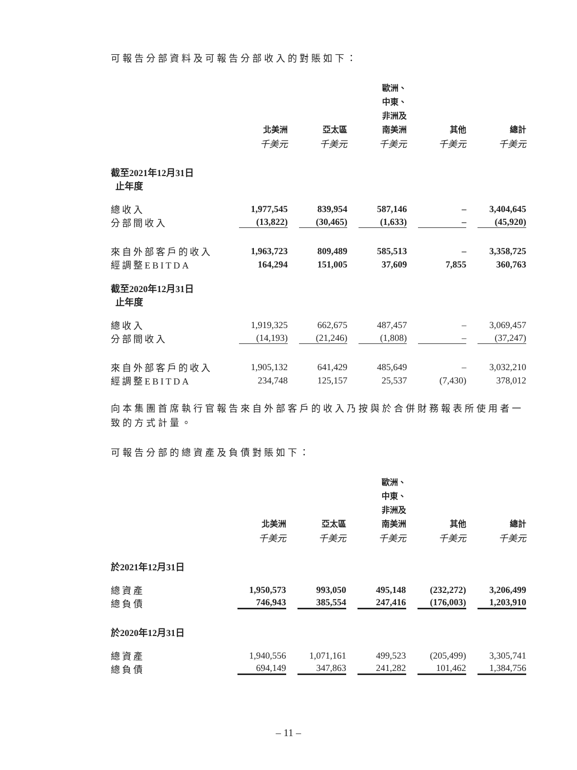可報告分部資料及可報告分部收入的對賬如下：
| | 北美洲 | 亞太區 | 歐洲、 中東、 非洲及 南美洲 | 其他 | 總計 |
| --- | --- | --- | --- | --- | --- |
| | 千美元 | 千美元 | 千美元 | 千美元 | 千美元 |
| 截至2021年12月31日 止年度 | | | | | |
| 總收入 | 1,977,545 | 839,954 | 587,146 | – | 3,404,645 |
| 分部間收入 | (13,822) | (30,465) | (1,633) | – | (45,920) |
| 來自外部客戶的收入 | 1,963,723 | 809,489 | 585,513 | – | 3,358,725 |
| 經調整EBITDA | 164,294 | 151,005 | 37,609 | 7,855 | 360,763 |
| 截至2020年12月31日 止年度 | | | | | |
| 總收入 | 1,919,325 | 662,675 | 487,457 | – | 3,069,457 |
| 分部間收入 | (14,193) | (21,246) | (1,808) | – | (37,247) |
| 來自外部客戶的收入 | 1,905,132 | 641,429 | 485,649 | – | 3,032,210 |
| 經調整EBITDA | 234,748 | 125,157 | 25,537 | (7,430) | 378,012 |
向本集團首席執行官報告來自外部客戶的收入乃按與於合併財務報表所使用者一致的方式計量。
可報告分部的總資產及負債對賬如下：
| | 北美洲 | 亞太區 | 歐洲、 中東、 非洲及 南美洲 | 其他 | 總計 |
| --- | --- | --- | --- | --- | --- |
| | 千美元 | 千美元 | 千美元 | 千美元 | 千美元 |
| 於2021年12月31日 | | | | | |
| 總資產 | 1,950,573 | 993,050 | 495,148 | (232,272) | 3,206,499 |
| 總負債 | 746,943 | 385,554 | 247,416 | (176,003) | 1,203,910 |
| 於2020年12月31日 | | | | | |
| 總資產 | 1,940,556 | 1,071,161 | 499,523 | (205,499) | 3,305,741 |
| 總負債 | 694,149 | 347,863 | 241,282 | 101,462 | 1,384,756 |
– 11 –